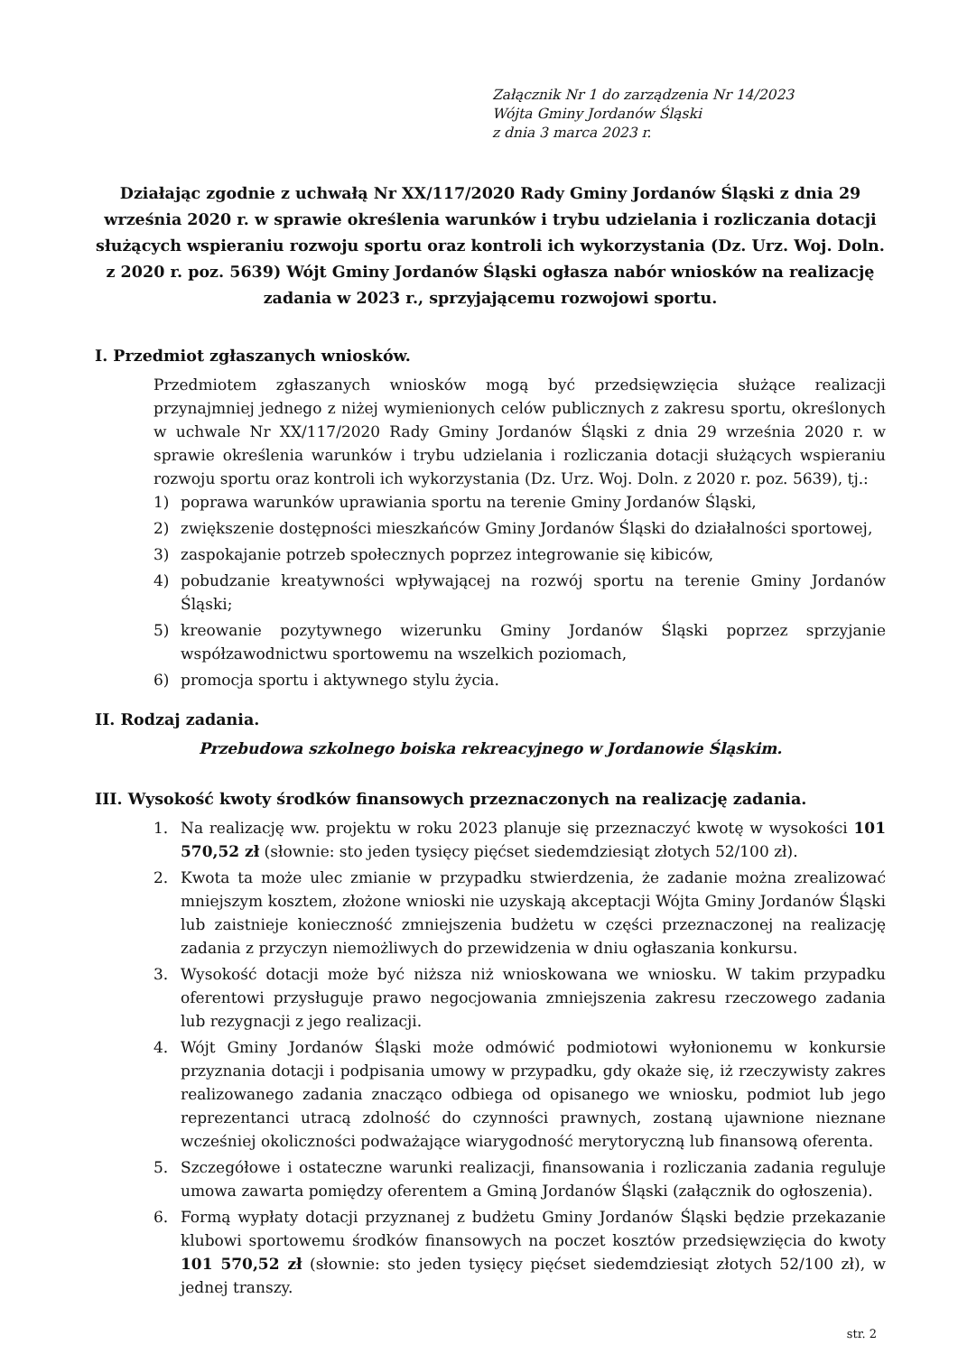Załącznik Nr 1 do zarządzenia Nr 14/2023
Wójta Gminy Jordanów Śląski
z dnia 3 marca 2023 r.
Działając zgodnie z uchwałą Nr XX/117/2020 Rady Gminy Jordanów Śląski z dnia 29 września 2020 r. w sprawie określenia warunków i trybu udzielania i rozliczania dotacji służących wspieraniu rozwoju sportu oraz kontroli ich wykorzystania (Dz. Urz. Woj. Doln. z 2020 r. poz. 5639) Wójt Gminy Jordanów Śląski ogłasza nabór wniosków na realizację zadania w 2023 r., sprzyjającemu rozwojowi sportu.
I. Przedmiot zgłaszanych wniosków.
Przedmiotem zgłaszanych wniosków mogą być przedsięwzięcia służące realizacji przynajmniej jednego z niżej wymienionych celów publicznych z zakresu sportu, określonych w uchwale Nr XX/117/2020 Rady Gminy Jordanów Śląski z dnia 29 września 2020 r. w sprawie określenia warunków i trybu udzielania i rozliczania dotacji służących wspieraniu rozwoju sportu oraz kontroli ich wykorzystania (Dz. Urz. Woj. Doln. z 2020 r. poz. 5639), tj.:
1) poprawa warunków uprawiania sportu na terenie Gminy Jordanów Śląski,
2) zwiększenie dostępności mieszkańców Gminy Jordanów Śląski do działalności sportowej,
3) zaspokajanie potrzeb społecznych poprzez integrowanie się kibiców,
4) pobudzanie kreatywności wpływającej na rozwój sportu na terenie Gminy Jordanów Śląski;
5) kreowanie pozytywnego wizerunku Gminy Jordanów Śląski poprzez sprzyjanie współzawodnictwu sportowemu na wszelkich poziomach,
6) promocja sportu i aktywnego stylu życia.
II. Rodzaj zadania.
Przebudowa szkolnego boiska rekreacyjnego w Jordanowie Śląskim.
III. Wysokość kwoty środków finansowych przeznaczonych na realizację zadania.
1. Na realizację ww. projektu w roku 2023 planuje się przeznaczyć kwotę w wysokości 101 570,52 zł (słownie: sto jeden tysięcy pięćset siedemdziesiąt złotych 52/100 zł).
2. Kwota ta może ulec zmianie w przypadku stwierdzenia, że zadanie można zrealizować mniejszym kosztem, złożone wnioski nie uzyskają akceptacji Wójta Gminy Jordanów Śląski lub zaistnieje konieczność zmniejszenia budżetu w części przeznaczonej na realizację zadania z przyczyn niemożliwych do przewidzenia w dniu ogłaszania konkursu.
3. Wysokość dotacji może być niższa niż wnioskowana we wniosku. W takim przypadku oferentowi przysługuje prawo negocjowania zmniejszenia zakresu rzeczowego zadania lub rezygnacji z jego realizacji.
4. Wójt Gminy Jordanów Śląski może odmówić podmiotowi wyłonionemu w konkursie przyznania dotacji i podpisania umowy w przypadku, gdy okaże się, iż rzeczywisty zakres realizowanego zadania znacząco odbiega od opisanego we wniosku, podmiot lub jego reprezentanci utracą zdolność do czynności prawnych, zostaną ujawnione nieznane wcześniej okoliczności podważające wiarygodność merytoryczną lub finansową oferenta.
5. Szczegółowe i ostateczne warunki realizacji, finansowania i rozliczania zadania reguluje umowa zawarta pomiędzy oferentem a Gminą Jordanów Śląski (załącznik do ogłoszenia).
6. Formą wypłaty dotacji przyznanej z budżetu Gminy Jordanów Śląski będzie przekazanie klubowi sportowemu środków finansowych na poczet kosztów przedsięwzięcia do kwoty 101 570,52 zł (słownie: sto jeden tysięcy pięćset siedemdziesiąt złotych 52/100 zł), w jednej transzy.
str. 2